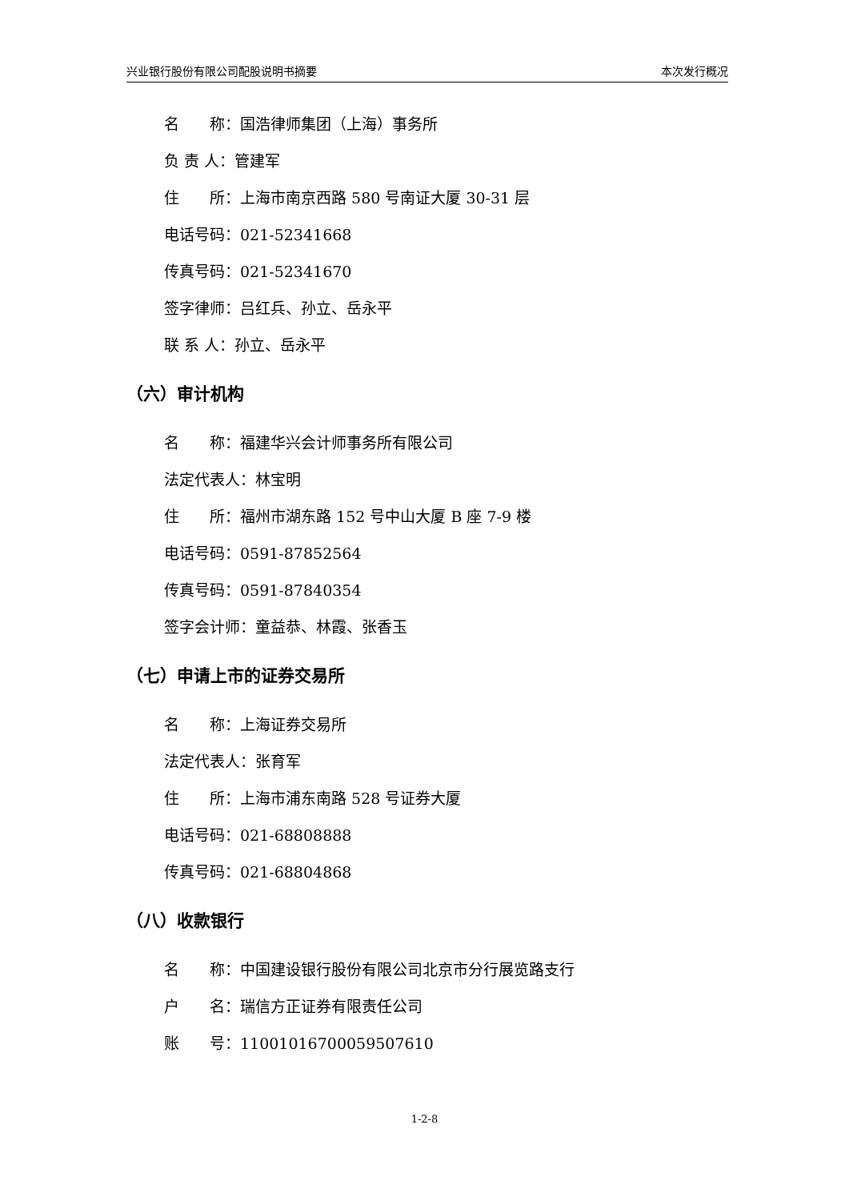兴业银行股份有限公司配股说明书摘要 本次发行概况
名　　称：国浩律师集团（上海）事务所
负 责 人：管建军
住　　所：上海市南京西路 580 号南证大厦 30-31 层
电话号码：021-52341668
传真号码：021-52341670
签字律师：吕红兵、孙立、岳永平
联 系 人：孙立、岳永平
（六）审计机构
名　　称：福建华兴会计师事务所有限公司
法定代表人：林宝明
住　　所：福州市湖东路 152 号中山大厦 B 座 7-9 楼
电话号码：0591-87852564
传真号码：0591-87840354
签字会计师：童益恭、林霞、张香玉
（七）申请上市的证券交易所
名　　称：上海证券交易所
法定代表人：张育军
住　　所：上海市浦东南路 528 号证券大厦
电话号码：021-68808888
传真号码：021-68804868
（八）收款银行
名　　称：中国建设银行股份有限公司北京市分行展览路支行
户　　名：瑞信方正证券有限责任公司
账　　号：11001016700059507610
1-2-8